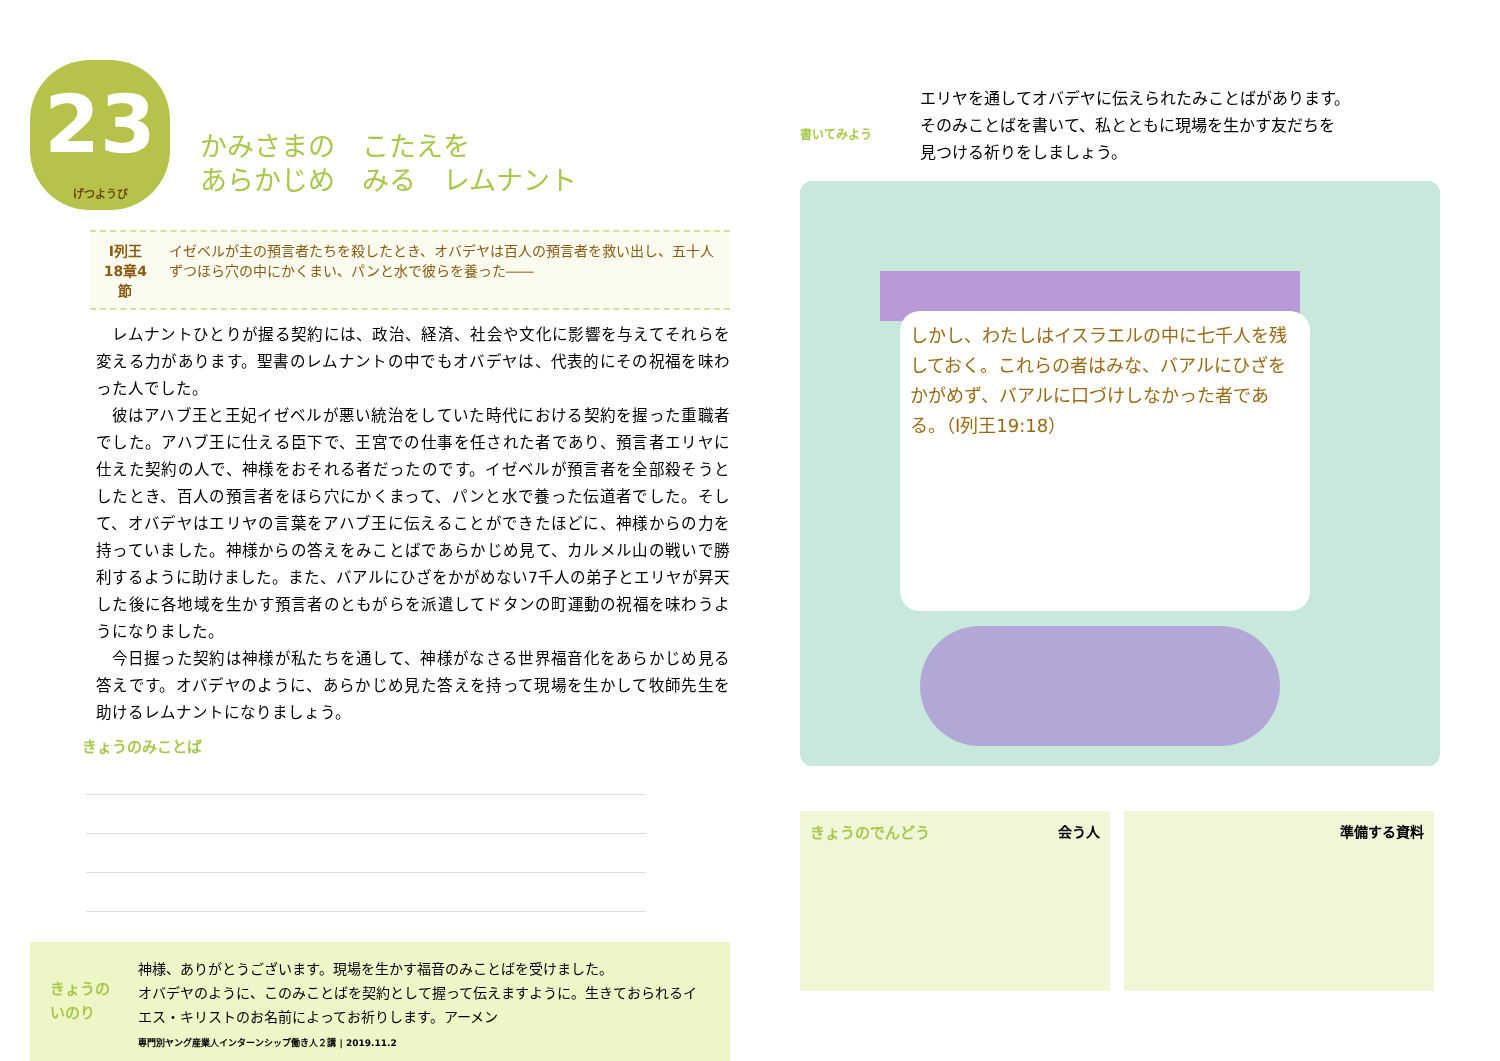23 げつようび かみさまの　こたえを
あらかじめ　みる　レムナント
I列王
18章4節
イゼベルが主の預言者たちを殺したとき、オバデヤは百人の預言者を救い出し、五十人ずつほら穴の中にかくまい、パンと水で彼らを養った――
レムナントひとりが握る契約には、政治、経済、社会や文化に影響を与えてそれらを変える力があります。聖書のレムナントの中でもオバデヤは、代表的にその祝福を味わった人でした。
彼はアハブ王と王妃イゼベルが悪い統治をしていた時代における契約を握った重職者でした。アハブ王に仕える臣下で、王宮での仕事を任された者であり、預言者エリヤに仕えた契約の人で、神様をおそれる者だったのです。イゼベルが預言者を全部殺そうとしたとき、百人の預言者をほら穴にかくまって、パンと水で養った伝道者でした。そして、オバデヤはエリヤの言葉をアハブ王に伝えることができたほどに、神様からの力を持っていました。神様からの答えをみことばであらかじめ見て、カルメル山の戦いで勝利するように助けました。また、バアルにひざをかがめない7千人の弟子とエリヤが昇天した後に各地域を生かす預言者のともがらを派遣してドタンの町運動の祝福を味わうようになりました。
今日握った契約は神様が私たちを通して、神様がなさる世界福音化をあらかじめ見る答えです。オバデヤのように、あらかじめ見た答えを持って現場を生かして牧師先生を助けるレムナントになりましょう。
きょうのみことば
きょうのいのり
神様、ありがとうございます。現場を生かす福音のみことばを受けました。
オバデヤのように、このみことばを契約として握って伝えますように。生きておられるイエス・キリストのお名前によってお祈りします。アーメン
専門別ヤング産業人インターンシップ働き人２講 | 2019.11.2
書いてみよう
エリヤを通してオバデヤに伝えられたみことばがあります。
そのみことばを書いて、私とともに現場を生かす友だちを
見つける祈りをしましょう。
しかし、わたしはイスラエルの中に七千人を残しておく。これらの者はみな、バアルにひざをかがめず、バアルに口づけしなかった者である。（I列王19:18）
きょうのでんどう 会う人 準備する資料